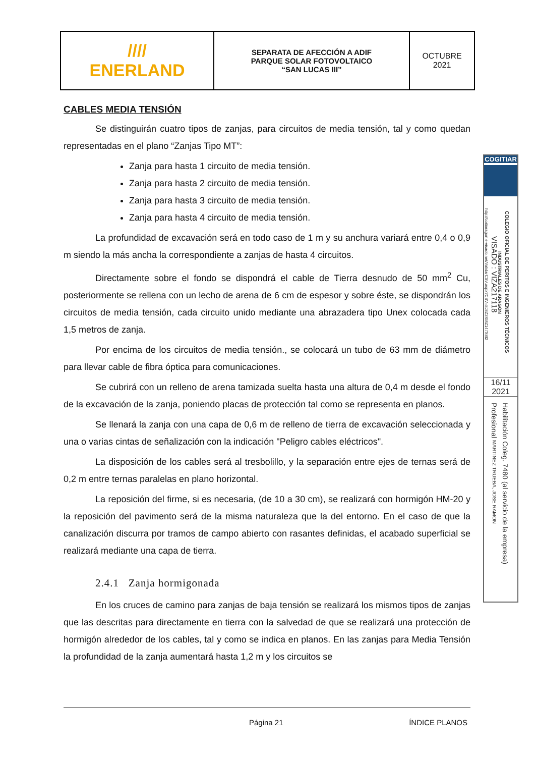| //// ENERLAND | SEPARATA DE AFECCIÓN A ADIF PARQUE SOLAR FOTOVOLTAICO “SAN LUCAS III” | OCTUBRE 2021 |
CABLES MEDIA TENSIÓN
Se distinguirán cuatro tipos de zanjas, para circuitos de media tensión, tal y como quedan representadas en el plano “Zanjas Tipo MT”:
Zanja para hasta 1 circuito de media tensión.
Zanja para hasta 2 circuito de media tensión.
Zanja para hasta 3 circuito de media tensión.
Zanja para hasta 4 circuito de media tensión.
La profundidad de excavación será en todo caso de 1 m y su anchura variará entre 0,4 o 0,9 m siendo la más ancha la correspondiente a zanjas de hasta 4 circuitos.
Directamente sobre el fondo se dispondrá el cable de Tierra desnudo de 50 mm<sup>2</sup> Cu, posteriormente se rellena con un lecho de arena de 6 cm de espesor y sobre éste, se dispondrán los circuitos de media tensión, cada circuito unido mediante una abrazadera tipo Unex colocada cada 1,5 metros de zanja.
Por encima de los circuitos de media tensión., se colocará un tubo de 63 mm de diámetro para llevar cable de fibra óptica para comunicaciones.
Se cubrirá con un relleno de arena tamizada suelta hasta una altura de 0,4 m desde el fondo de la excavación de la zanja, poniendo placas de protección tal como se representa en planos.
Se llenará la zanja con una capa de 0,6 m de relleno de tierra de excavación seleccionada y una o varias cintas de señalización con la indicación "Peligro cables eléctricos".
La disposición de los cables será al tresbolillo, y la separación entre ejes de ternas será de 0,2 m entre ternas paralelas en plano horizontal.
La reposición del firme, si es necesaria, (de 10 a 30 cm), se realizará con hormigón HM-20 y la reposición del pavimento será de la misma naturaleza que la del entorno. En el caso de que la canalización discurra por tramos de campo abierto con rasantes definidas, el acabado superficial se realizará mediante una capa de tierra.
2.4.1 Zanja hormigonada
En los cruces de camino para zanjas de baja tensión se realizará los mismos tipos de zanjas que las descritas para directamente en tierra con la salvedad de que se realizará una protección de hormigón alrededor de los cables, tal y como se indica en planos. En las zanjas para Media Tensión la profundidad de la zanja aumentará hasta 1,2 m y los circuitos se
Página 21 ÍNDICE PLANOS
COGITIAR
COLEGIO OFICIAL DE PERITOS E INGENIEROS TÉCNICOS
INDUSTRIALES DE ARAGÓN
VISADO : VIZA217118
http://coitiaragon.e-visado.net/ValidarCSV.aspx?CSV=8J8Z3XMZ147X8I2
16/11
2021
Habilitación Coleg. 7480 (al servicio de la empresa)
Profesional MARTINEZ TRUEBA, JOSE RAMON